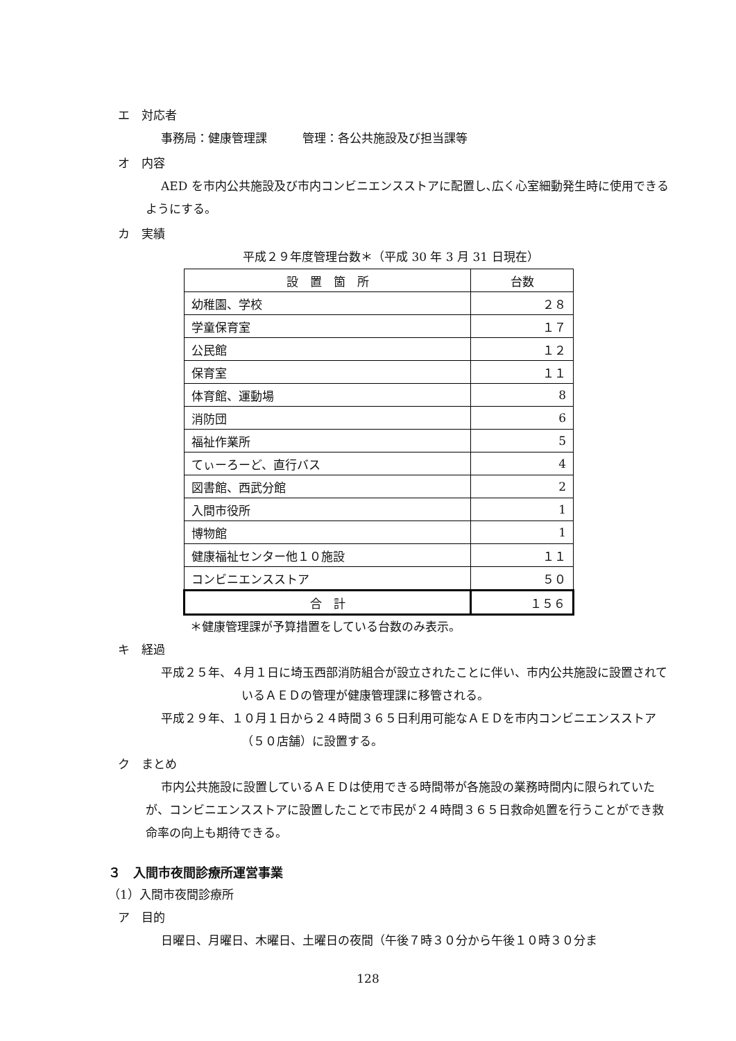エ　対応者
事務局：健康管理課　　　管理：各公共施設及び担当課等
オ　内容
AED を市内公共施設及び市内コンビニエンスストアに配置し､広く心室細動発生時に使用できるようにする。
カ　実績
平成２９年度管理台数＊（平成 30 年 3 月 31 日現在）
| 設 置 箇 所 | 台数 |
| --- | --- |
| 幼稚園、学校 | ２８ |
| 学童保育室 | １７ |
| 公民館 | １２ |
| 保育室 | １１ |
| 体育館、運動場 | 8 |
| 消防団 | 6 |
| 福祉作業所 | 5 |
| てぃーろーど、直行バス | 4 |
| 図書館、西武分館 | 2 |
| 入間市役所 | 1 |
| 博物館 | 1 |
| 健康福祉センター他１０施設 | １１ |
| コンビニエンスストア | ５０ |
| 合 計 | １５６ |
＊健康管理課が予算措置をしている台数のみ表示。
キ　経過
平成２５年、４月１日に埼玉西部消防組合が設立されたことに伴い、市内公共施設に設置されているＡＥＤの管理が健康管理課に移管される。
平成２９年、１０月１日から２４時間３６５日利用可能なＡＥＤを市内コンビニエンスストア（５０店舗）に設置する。
ク　まとめ
市内公共施設に設置しているＡＥＤは使用できる時間帯が各施設の業務時間内に限られていたが、コンビニエンスストアに設置したことで市民が２４時間３６５日救命処置を行うことができ救命率の向上も期待できる。
３　入間市夜間診療所運営事業
（1）入間市夜間診療所
ア　目的
日曜日、月曜日、木曜日、土曜日の夜間（午後７時３０分から午後１０時３０分ま
128